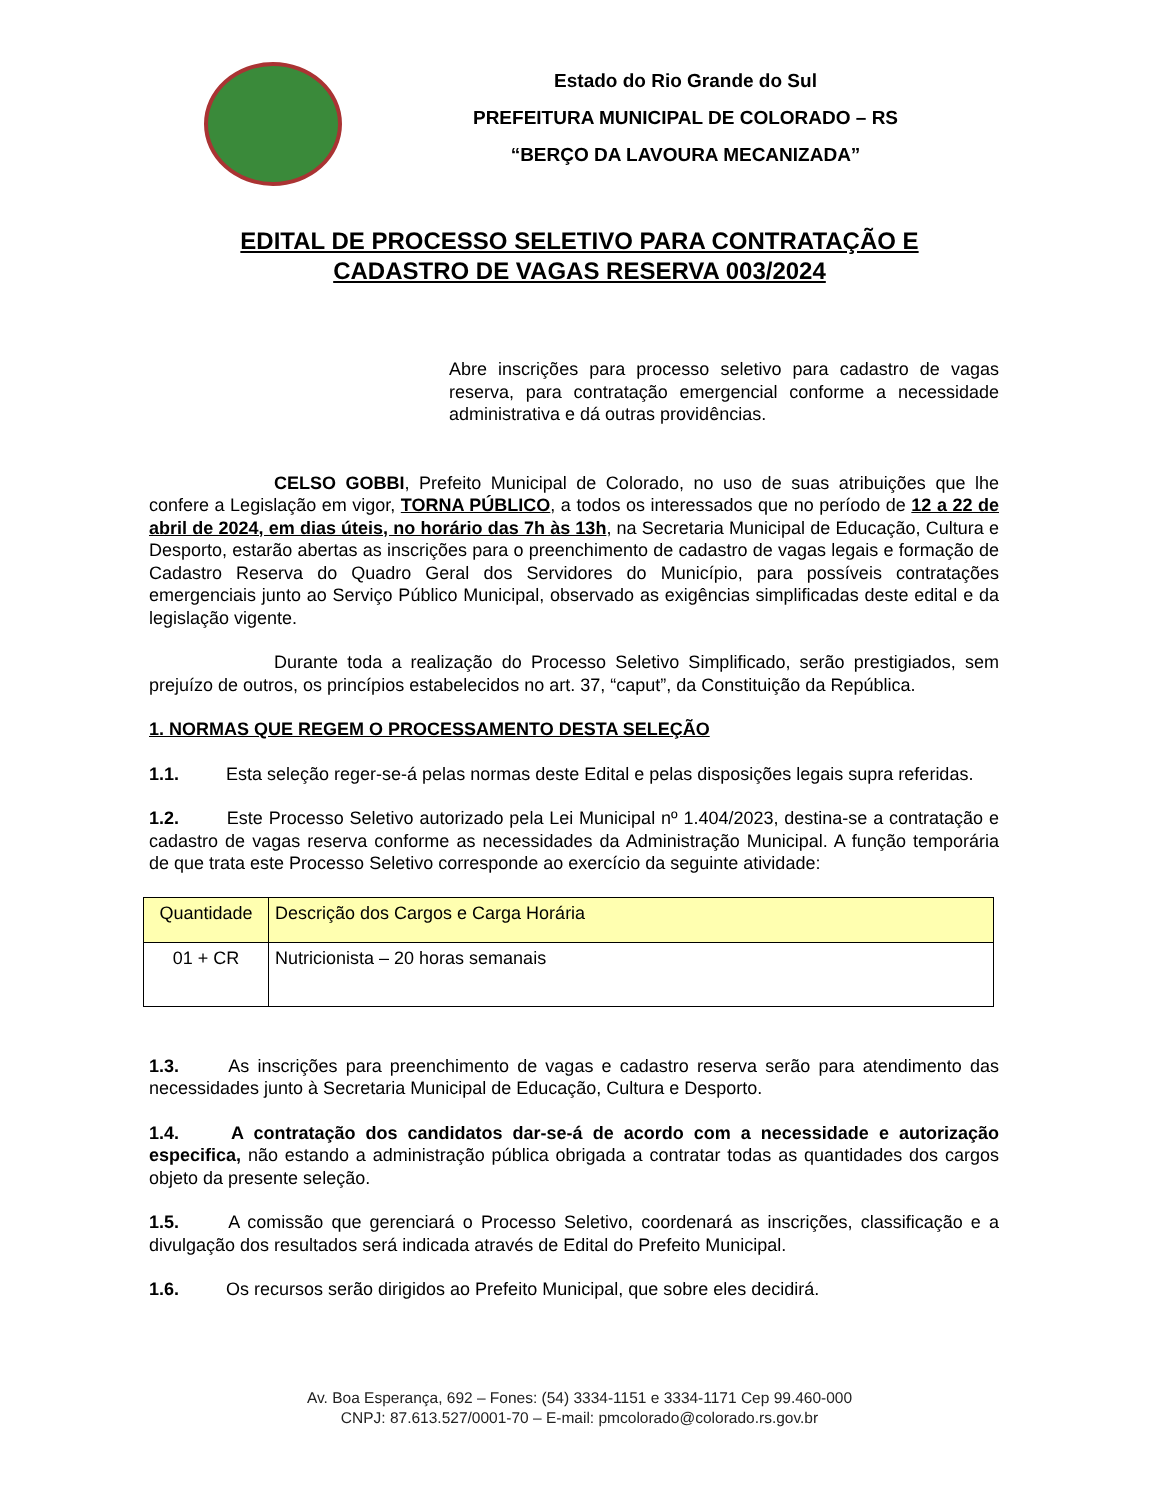Estado do Rio Grande do Sul
PREFEITURA MUNICIPAL DE COLORADO – RS
“BERÇO DA LAVOURA MECANIZADA”
EDITAL DE PROCESSO SELETIVO PARA CONTRATAÇÃO E
CADASTRO DE VAGAS RESERVA 003/2024
Abre inscrições para processo seletivo para cadastro de vagas reserva, para contratação emergencial conforme a necessidade administrativa e dá outras providências.
CELSO GOBBI, Prefeito Municipal de Colorado, no uso de suas atribuições que lhe confere a Legislação em vigor, TORNA PÚBLICO, a todos os interessados que no período de 12 a 22 de abril de 2024, em dias úteis, no horário das 7h às 13h, na Secretaria Municipal de Educação, Cultura e Desporto, estarão abertas as inscrições para o preenchimento de cadastro de vagas legais e formação de Cadastro Reserva do Quadro Geral dos Servidores do Município, para possíveis contratações emergenciais junto ao Serviço Público Municipal, observado as exigências simplificadas deste edital e da legislação vigente.
Durante toda a realização do Processo Seletivo Simplificado, serão prestigiados, sem prejuízo de outros, os princípios estabelecidos no art. 37, “caput”, da Constituição da República.
1. NORMAS QUE REGEM O PROCESSAMENTO DESTA SELEÇÃO
1.1. Esta seleção reger-se-á pelas normas deste Edital e pelas disposições legais supra referidas.
1.2. Este Processo Seletivo autorizado pela Lei Municipal nº 1.404/2023, destina-se a contratação e cadastro de vagas reserva conforme as necessidades da Administração Municipal. A função temporária de que trata este Processo Seletivo corresponde ao exercício da seguinte atividade:
| Quantidade | Descrição dos Cargos e Carga Horária |
| --- | --- |
| 01 + CR | Nutricionista – 20 horas semanais |
1.3. As inscrições para preenchimento de vagas e cadastro reserva serão para atendimento das necessidades junto à Secretaria Municipal de Educação, Cultura e Desporto.
1.4. A contratação dos candidatos dar-se-á de acordo com a necessidade e autorização especifica, não estando a administração pública obrigada a contratar todas as quantidades dos cargos objeto da presente seleção.
1.5. A comissão que gerenciará o Processo Seletivo, coordenará as inscrições, classificação e a divulgação dos resultados será indicada através de Edital do Prefeito Municipal.
1.6. Os recursos serão dirigidos ao Prefeito Municipal, que sobre eles decidirá.
Av. Boa Esperança, 692 – Fones: (54) 3334-1151 e 3334-1171 Cep 99.460-000
CNPJ: 87.613.527/0001-70 – E-mail: pmcolorado@colorado.rs.gov.br